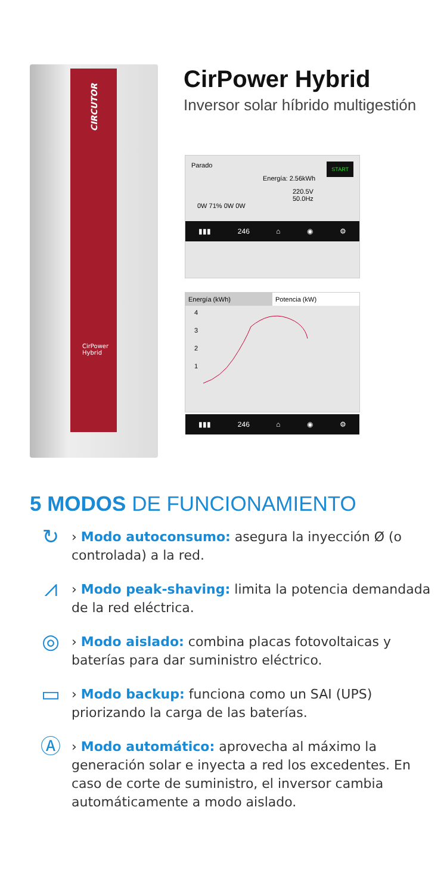CIRCUTOR
CirPower
Hybrid
CirPower Hybrid
Inversor solar híbrido multigestión
Parado START
Energía: 2.56kWh
220.5V
50.0Hz
0W 71% 0W 0W
▮▮▮ 246 ⌂ ◉ ⚙
Energía (kWh) Potencia (kW)
4
3
2
1
▮▮▮ 246 ⌂ ◉ ⚙
5 MODOS DE FUNCIONAMIENTO
↻
› Modo autoconsumo: asegura la inyección Ø (o controlada) a la red.
⩘
› Modo peak-shaving: limita la potencia demandada de la red eléctrica.
◎
› Modo aislado: combina placas fotovoltaicas y baterías para dar suministro eléctrico.
▭
› Modo backup: funciona como un SAI (UPS) priorizando la carga de las baterías.
Ⓐ
› Modo automático: aprovecha al máximo la generación solar e inyecta a red los excedentes. En caso de corte de suministro, el inversor cambia automáticamente a modo aislado.